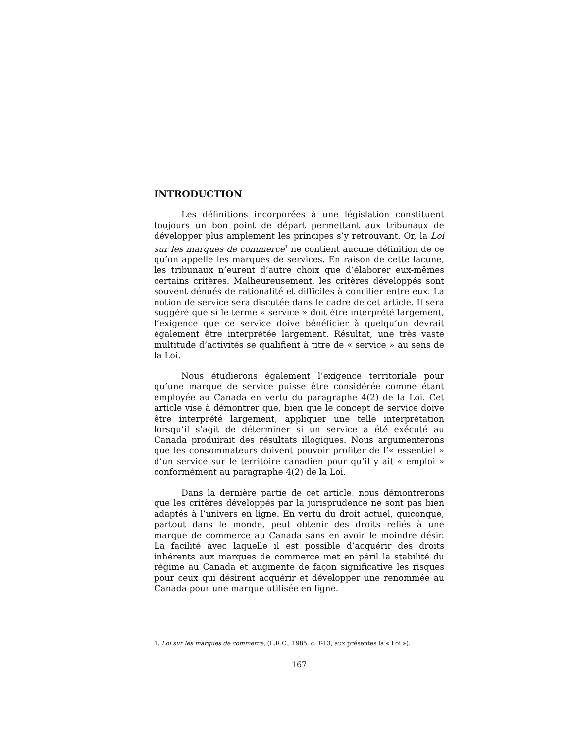INTRODUCTION
Les définitions incorporées à une législation constituent toujours un bon point de départ permettant aux tribunaux de développer plus amplement les principes s’y retrouvant. Or, la Loi sur les marques de commerce<sup>1</sup> ne contient aucune définition de ce qu’on appelle les marques de services. En raison de cette lacune, les tribunaux n’eurent d’autre choix que d’élaborer eux-mêmes certains critères. Malheureusement, les critères développés sont souvent dénués de rationalité et difficiles à concilier entre eux. La notion de service sera discutée dans le cadre de cet article. Il sera suggéré que si le terme « service » doit être interprété largement, l’exigence que ce service doive bénéficier à quelqu’un devrait également être interprétée largement. Résultat, une très vaste multitude d’activités se qualifient à titre de « service » au sens de la Loi.
Nous étudierons également l’exigence territoriale pour qu’une marque de service puisse être considérée comme étant employée au Canada en vertu du paragraphe 4(2) de la Loi. Cet article vise à démontrer que, bien que le concept de service doive être interprété largement, appliquer une telle interprétation lorsqu’il s’agit de déterminer si un service a été exécuté au Canada produirait des résultats illogiques. Nous argumenterons que les consommateurs doivent pouvoir profiter de l’« essentiel » d’un service sur le territoire canadien pour qu’il y ait « emploi » conformément au paragraphe 4(2) de la Loi.
Dans la dernière partie de cet article, nous démontrerons que les critères développés par la jurisprudence ne sont pas bien adaptés à l’univers en ligne. En vertu du droit actuel, quiconque, partout dans le monde, peut obtenir des droits reliés à une marque de commerce au Canada sans en avoir le moindre désir. La facilité avec laquelle il est possible d’acquérir des droits inhérents aux marques de commerce met en péril la stabilité du régime au Canada et augmente de façon significative les risques pour ceux qui désirent acquérir et développer une renommée au Canada pour une marque utilisée en ligne.
1. Loi sur les marques de commerce, (L.R.C., 1985, c. T-13, aux présentes la « Loi »).
167